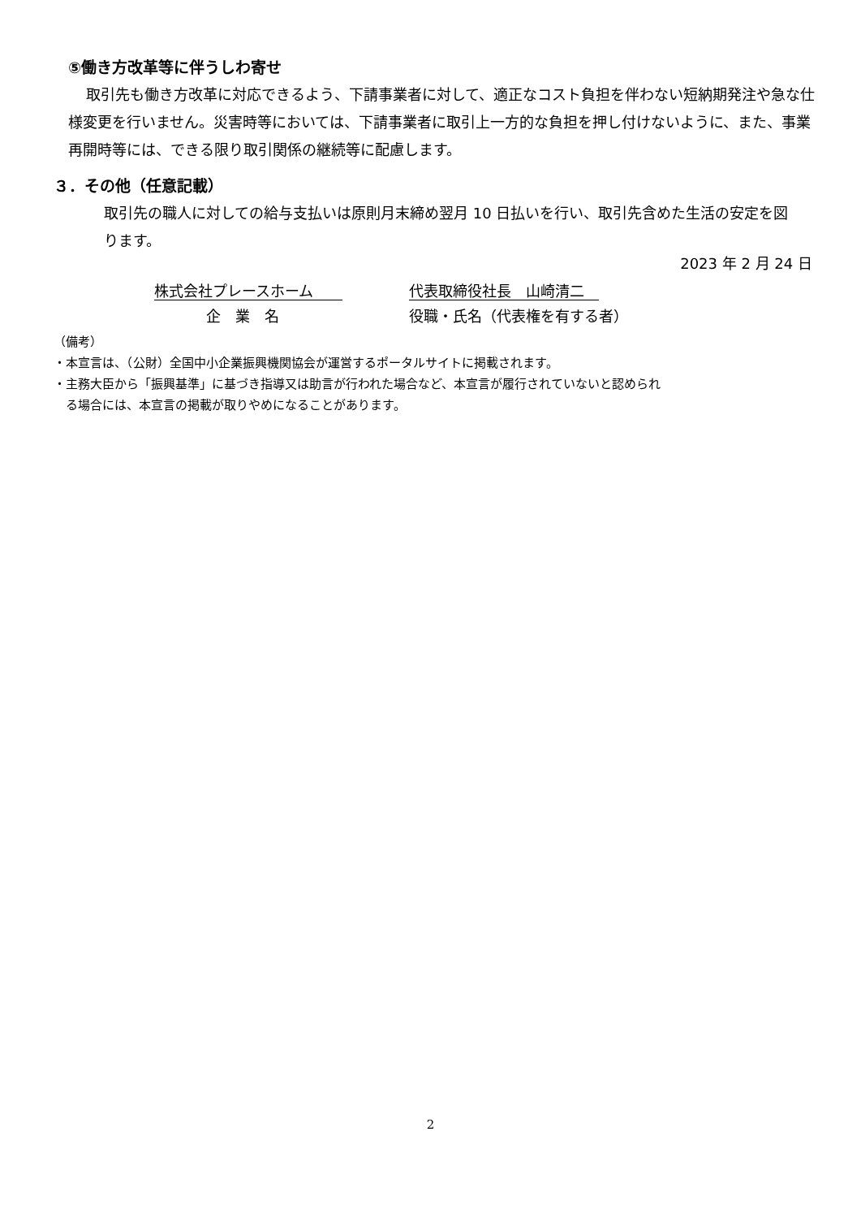⑤働き方改革等に伴うしわ寄せ
取引先も働き方改革に対応できるよう、下請事業者に対して、適正なコスト負担を伴わない短納期発注や急な仕様変更を行いません。災害時等においては、下請事業者に取引上一方的な負担を押し付けないように、また、事業再開時等には、できる限り取引関係の継続等に配慮します。
３．その他（任意記載）
取引先の職人に対しての給与支払いは原則月末締め翌月 10 日払いを行い、取引先含めた生活の安定を図ります。
2023 年 2 月 24 日
株式会社プレースホーム　　
企　業　名
代表取締役社長　山崎清二　
役職・氏名（代表権を有する者）
（備考）
・本宣言は、（公財）全国中小企業振興機関協会が運営するポータルサイトに掲載されます。
・主務大臣から「振興基準」に基づき指導又は助言が行われた場合など、本宣言が履行されていないと認められ
　る場合には、本宣言の掲載が取りやめになることがあります。
2